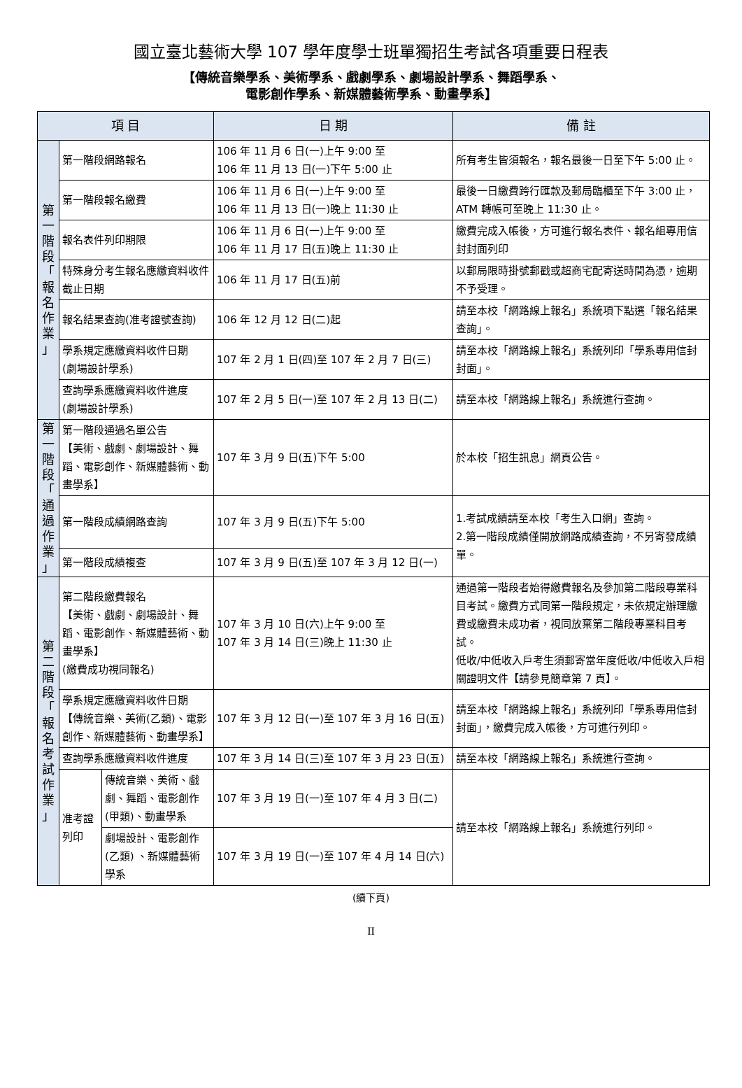國立臺北藝術大學 107 學年度學士班單獨招生考試各項重要日程表
【傳統音樂學系、美術學系、戲劇學系、劇場設計學系、舞蹈學系、
電影創作學系、新媒體藝術學系、動畫學系】
| 項 目 | | | 日 期 | 備 註 |
| --- | --- | --- | --- | --- |
| 第 一 階 段 「 報 名 作 業 」 | 第一階段網路報名 | | 106 年 11 月 6 日(一)上午 9:00 至 106 年 11 月 13 日(一)下午 5:00 止 | 所有考生皆須報名，報名最後一日至下午 5:00 止。 |
| | 第一階段報名繳費 | | 106 年 11 月 6 日(一)上午 9:00 至 106 年 11 月 13 日(一)晚上 11:30 止 | 最後一日繳費跨行匯款及郵局臨櫃至下午 3:00 止，ATM 轉帳可至晚上 11:30 止。 |
| | 報名表件列印期限 | | 106 年 11 月 6 日(一)上午 9:00 至 106 年 11 月 17 日(五)晚上 11:30 止 | 繳費完成入帳後，方可進行報名表件、報名組專用信封封面列印 |
| | 特殊身分考生報名應繳資料收件截止日期 | | 106 年 11 月 17 日(五)前 | 以郵局限時掛號郵戳或超商宅配寄送時間為憑，逾期不予受理。 |
| | 報名結果查詢(准考證號查詢) | | 106 年 12 月 12 日(二)起 | 請至本校「網路線上報名」系統項下點選「報名結果查詢」。 |
| | 學系規定應繳資料收件日期 (劇場設計學系) | | 107 年 2 月 1 日(四)至 107 年 2 月 7 日(三) | 請至本校「網路線上報名」系統列印「學系專用信封封面」。 |
| | 查詢學系應繳資料收件進度 (劇場設計學系) | | 107 年 2 月 5 日(一)至 107 年 2 月 13 日(二) | 請至本校「網路線上報名」系統進行查詢。 |
| 第 一 階 段 「 通 過 作 業 」 | 第一階段通過名單公告 【美術、戲劇、劇場設計、舞蹈、電影創作、新媒體藝術、動畫學系】 | | 107 年 3 月 9 日(五)下午 5:00 | 於本校「招生訊息」網頁公告。 |
| | 第一階段成績網路查詢 | | 107 年 3 月 9 日(五)下午 5:00 | 1.考試成績請至本校「考生入口網」查詢。 2.第一階段成績僅開放網路成績查詢，不另寄發成績單。 |
| | 第一階段成績複查 | | 107 年 3 月 9 日(五)至 107 年 3 月 12 日(一) | |
| 第 二 階 段 「 報 名 考 試 作 業 」 | 第二階段繳費報名 【美術、戲劇、劇場設計、舞蹈、電影創作、新媒體藝術、動畫學系】 (繳費成功視同報名) | | 107 年 3 月 10 日(六)上午 9:00 至 107 年 3 月 14 日(三)晚上 11:30 止 | 通過第一階段者始得繳費報名及參加第二階段專業科目考試。繳費方式同第一階段規定，未依規定辦理繳費或繳費未成功者，視同放棄第二階段專業科目考試。 低收/中低收入戶考生須郵寄當年度低收/中低收入戶相關證明文件【請參見簡章第 7 頁】。 |
| | 學系規定應繳資料收件日期 【傳統音樂、美術(乙類)、電影創作、新媒體藝術、動畫學系】 | | 107 年 3 月 12 日(一)至 107 年 3 月 16 日(五) | 請至本校「網路線上報名」系統列印「學系專用信封封面」，繳費完成入帳後，方可進行列印。 |
| | 查詢學系應繳資料收件進度 | | 107 年 3 月 14 日(三)至 107 年 3 月 23 日(五) | 請至本校「網路線上報名」系統進行查詢。 |
| | 准考證列印 | 傳統音樂、美術、戲劇、舞蹈、電影創作(甲類)、動畫學系 | 107 年 3 月 19 日(一)至 107 年 4 月 3 日(二) | 請至本校「網路線上報名」系統進行列印。 |
| | | 劇場設計、電影創作(乙類) 、新媒體藝術學系 | 107 年 3 月 19 日(一)至 107 年 4 月 14 日(六) | |
(續下頁)
II